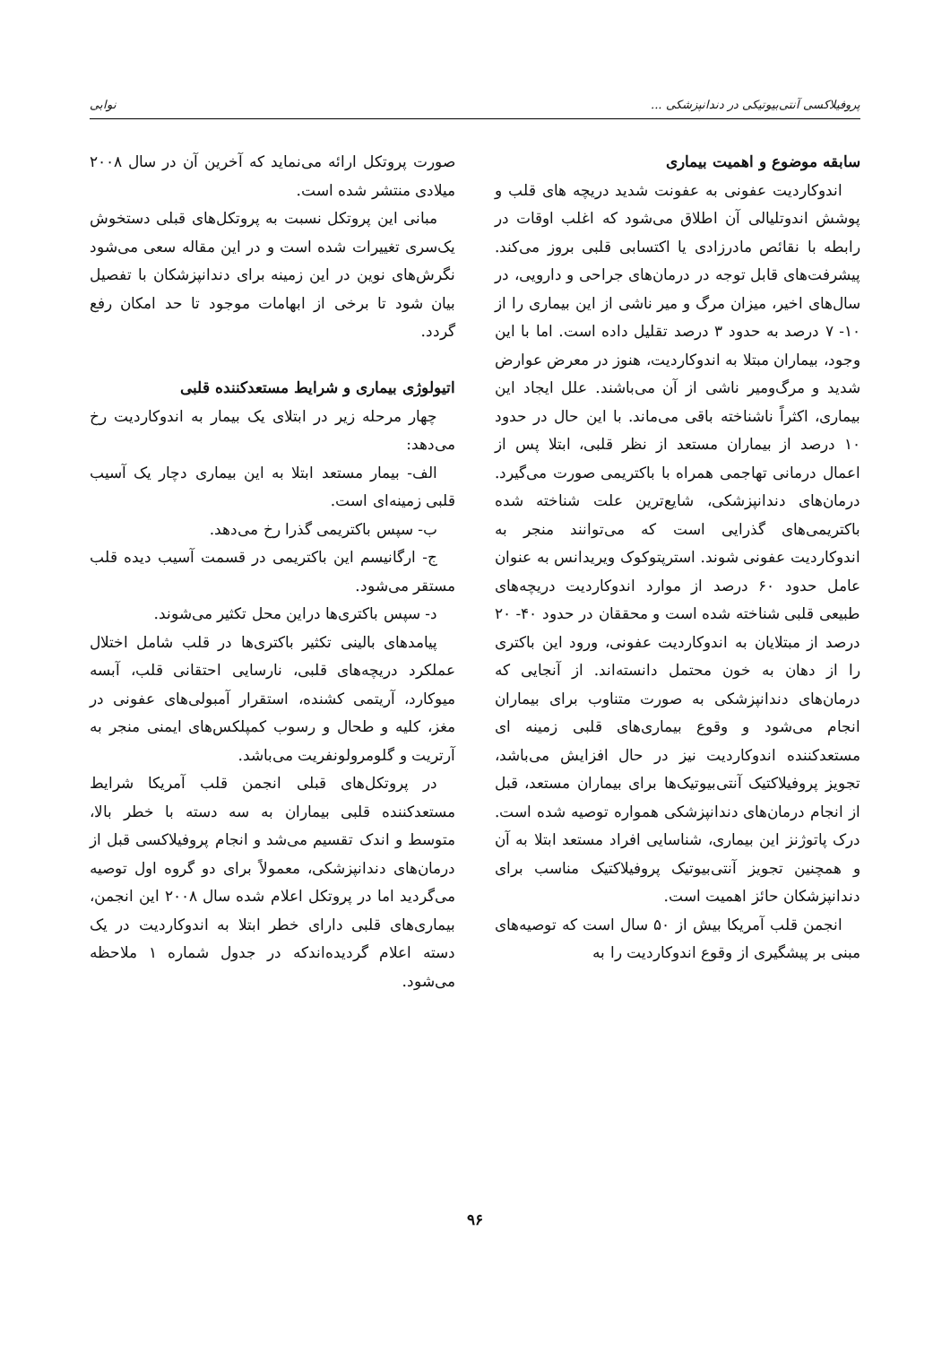پروفیلاکسی آنتی‌بیوتیکی در دندانپزشکی ... نوابی
سابقه موضوع و اهمیت بیماری
اندوکاردیت عفونی به عفونت شدید دریچه های قلب و پوشش اندوتلیالی آن اطلاق می‌شود که اغلب اوقات در رابطه با نقائص مادرزادی یا اکتسابی قلبی بروز می‌کند. پیشرفت‌های قابل توجه در درمان‌های جراحی و دارویی، در سال‌های اخیر، میزان مرگ و میر ناشی از این بیماری را از ۱۰- ۷ درصد به حدود ۳ درصد تقلیل داده است. اما با این وجود، بیماران مبتلا به اندوکاردیت، هنوز در معرض عوارض شدید و مرگ‌ومیر ناشی از آن می‌باشند. علل ایجاد این بیماری، اکثراً ناشناخته باقی می‌ماند. با این حال در حدود ۱۰ درصد از بیماران مستعد از نظر قلبی، ابتلا پس از اعمال درمانی تهاجمی همراه با باکتریمی صورت می‌گیرد. درمان‌های دندانپزشکی، شایع‌ترین علت شناخته شده باکتریمی‌های گذرایی است که می‌توانند منجر به اندوکاردیت عفونی شوند. استرپتوکوک ویریدانس به عنوان عامل حدود ۶۰ درصد از موارد اندوکاردیت دریچه‌های طبیعی قلبی شناخته شده است و محققان در حدود ۴۰- ۲۰ درصد از مبتلایان به اندوکاردیت عفونی، ورود این باکتری را از دهان به خون محتمل دانسته‌اند. از آنجایی که درمان‌های دندانپزشکی به صورت متناوب برای بیماران انجام می‌شود و وقوع بیماری‌های قلبی زمینه ای مستعدکننده اندوکاردیت نیز در حال افزایش می‌باشد، تجویز پروفیلاکتیک آنتی‌بیوتیک‌ها برای بیماران مستعد، قبل از انجام درمان‌های دندانپزشکی همواره توصیه شده است. درک پاتوژنز این بیماری، شناسایی افراد مستعد ابتلا به آن و همچنین تجویز آنتی‌بیوتیک پروفیلاکتیک مناسب برای دندانپزشکان حائز اهمیت است.
انجمن قلب آمریکا بیش از ۵۰ سال است که توصیه‌های مبنی بر پیشگیری از وقوع اندوکاردیت را به
صورت پروتکل ارائه می‌نماید که آخرین آن در سال ۲۰۰۸ میلادی منتشر شده است.
مبانی این پروتکل نسبت به پروتکل‌های قبلی دستخوش یک‌سری تغییرات شده است و در این مقاله سعی می‌شود نگرش‌های نوین در این زمینه برای دندانپزشکان با تفصیل بیان شود تا برخی از ابهامات موجود تا حد امکان رفع گردد.
اتیولوژی بیماری و شرایط مستعدکننده قلبی
چهار مرحله زیر در ابتلای یک بیمار به اندوکاردیت رخ می‌دهد:
الف- بیمار مستعد ابتلا به این بیماری دچار یک آسیب قلبی زمینه‌ای است.
ب- سپس باکتریمی گذرا رخ می‌دهد.
ج- ارگانیسم این باکتریمی در قسمت آسیب دیده قلب مستقر می‌شود.
د- سپس باکتری‌ها دراین محل تکثیر می‌شوند.
پیامدهای بالینی تکثیر باکتری‌ها در قلب شامل اختلال عملکرد دریچه‌های قلبی، نارسایی احتقانی قلب، آبسه میوکارد، آریتمی کشنده، استقرار آمبولی‌های عفونی در مغز، کلیه و طحال و رسوب کمپلکس‌های ایمنی منجر به آرتریت و گلومرولونفریت می‌باشد.
در پروتکل‌های قبلی انجمن قلب آمریکا شرایط مستعدکننده قلبی بیماران به سه دسته با خطر بالا، متوسط و اندک تقسیم می‌شد و انجام پروفیلاکسی قبل از درمان‌های دندانپزشکی، معمولاً برای دو گروه اول توصیه می‌گردید اما در پروتکل اعلام شده سال ۲۰۰۸ این انجمن، بیماری‌های قلبی دارای خطر ابتلا به اندوکاردیت در یک دسته اعلام گردیده‌اندکه در جدول شماره ۱ ملاحظه می‌شود.
۹۶